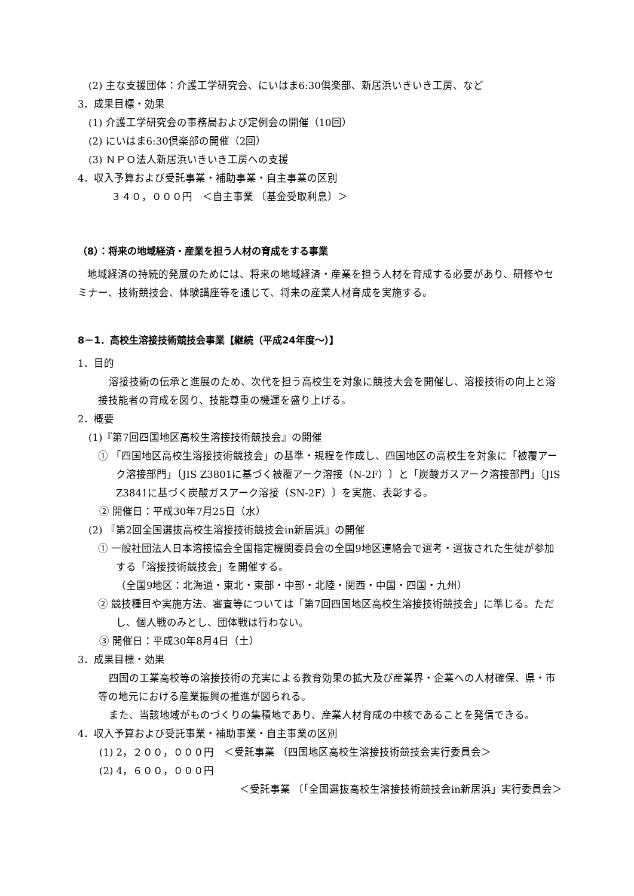(2) 主な支援団体：介護工学研究会、にいはま6:30倶楽部、新居浜いきいき工房、など
3．成果目標・効果
(1) 介護工学研究会の事務局および定例会の開催（10回）
(2) にいはま6:30倶楽部の開催（2回）
(3) ＮＰＯ法人新居浜いきいき工房への支援
4．収入予算および受託事業・補助事業・自主事業の区別
３４０，０００円　＜自主事業 〔基金受取利息〕＞
（8）：将来の地域経済・産業を担う人材の育成をする事業
地域経済の持続的発展のためには、将来の地域経済・産業を担う人材を育成する必要があり、研修やセミナー、技術競技会、体験講座等を通じて、将来の産業人材育成を実施する。
8－1．高校生溶接技術競技会事業【継続（平成24年度～）】
1．目的
溶接技術の伝承と進展のため、次代を担う高校生を対象に競技大会を開催し、溶接技術の向上と溶接技能者の育成を図り、技能尊重の機運を盛り上げる。
2．概要
(1)『第7回四国地区高校生溶接技術競技会』の開催
① 「四国地区高校生溶接技術競技会」の基準・規程を作成し、四国地区の高校生を対象に「被覆アーク溶接部門」〔JIS Z3801に基づく被覆アーク溶接（N-2F）〕と「炭酸ガスアーク溶接部門」〔JIS Z3841に基づく炭酸ガスアーク溶接（SN-2F）〕を実施、表彰する。
② 開催日：平成30年7月25日（水）
(2) 『第2回全国選抜高校生溶接技術競技会in新居浜』の開催
① 一般社団法人日本溶接協会全国指定機関委員会の全国9地区連絡会で選考・選抜された生徒が参加する「溶接技術競技会」を開催する。
（全国9地区：北海道・東北・東部・中部・北陸・関西・中国・四国・九州）
② 競技種目や実施方法、審査等については「第7回四国地区高校生溶接技術競技会」に準じる。ただし、個人戦のみとし、団体戦は行わない。
③ 開催日：平成30年8月4日（土）
3．成果目標・効果
四国の工業高校等の溶接技術の充実による教育効果の拡大及び産業界・企業への人材確保、県・市等の地元における産業振興の推進が図られる。
また、当該地域がものづくりの集積地であり、産業人材育成の中核であることを発信できる。
4．収入予算および受託事業・補助事業・自主事業の区別
(1) 2，２００，０００円　＜受託事業 〔四国地区高校生溶接技術競技会実行委員会＞
(2) 4，６００，０００円
＜受託事業 〔「全国選抜高校生溶接技術競技会in新居浜」実行委員会＞